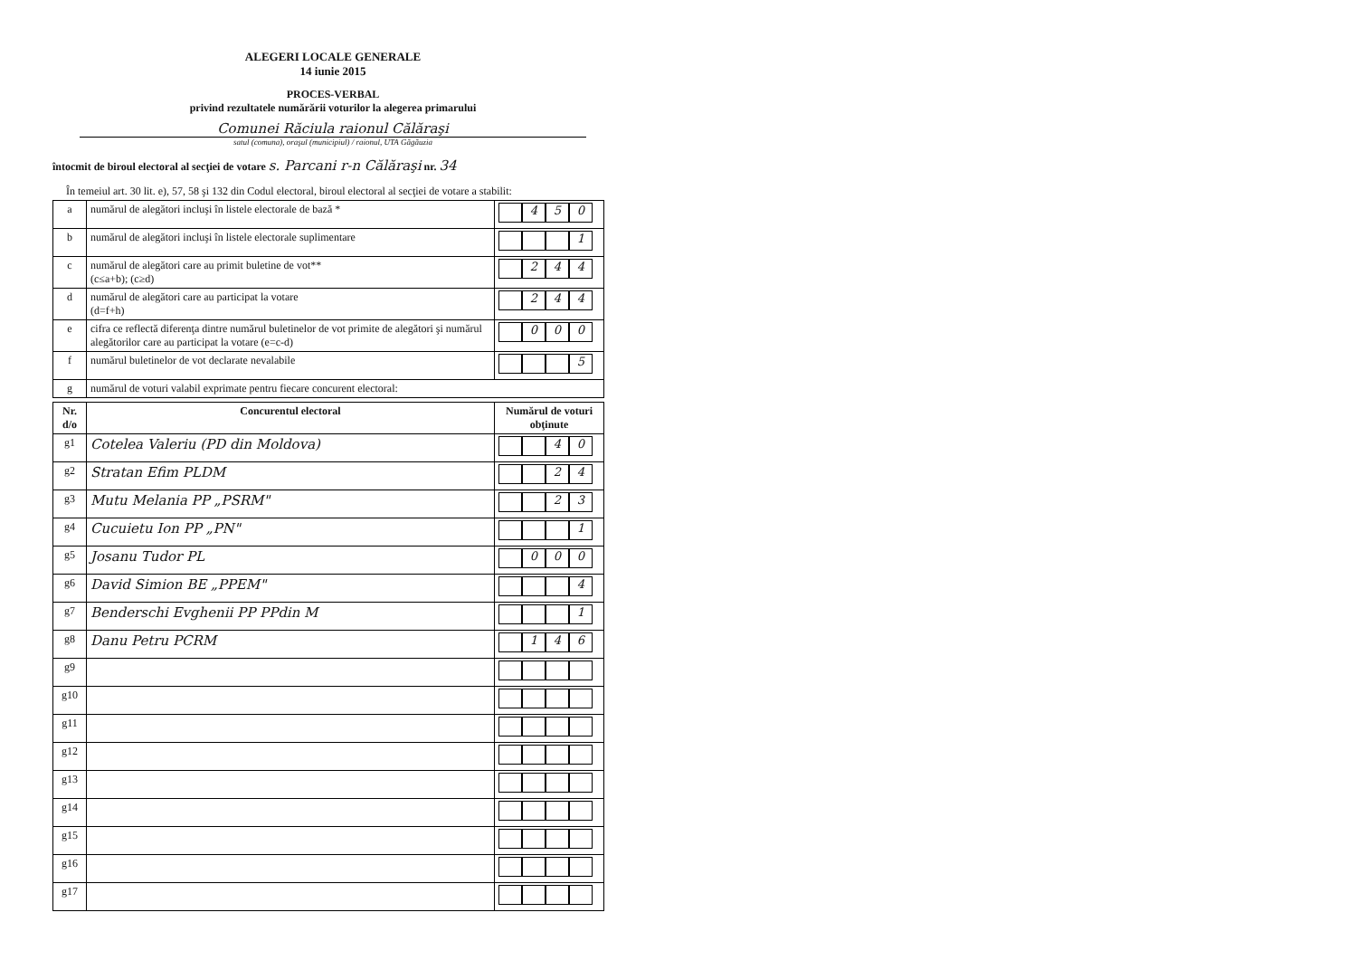ALEGERI LOCALE GENERALE
14 iunie 2015
PROCES-VERBAL
privind rezultatele numărării voturilor la alegerea primarului
Comunei Răciula raionul Călăraşi
satul (comuna), oraşul (municipiul) / raionul, UTA Găgăuzia
întocmit de biroul electoral al secţiei de votare s. Parcani r-n Călăraşi nr. 34
În temeiul art. 30 lit. e), 57, 58 şi 132 din Codul electoral, biroul electoral al secţiei de votare a stabilit:
| a | numărul de alegători incluşi în listele electorale de bază * | 4 5 0 |
| b | numărul de alegători incluşi în listele electorale suplimentare | 1 |
| c | numărul de alegători care au primit buletine de vot** (c≤a+b); (c≥d) | 2 4 4 |
| d | numărul de alegători care au participat la votare (d=f+h) | 2 4 4 |
| e | cifra ce reflectă diferenţa dintre numărul buletinelor de vot primite de alegători şi numărul alegătorilor care au participat la votare (e=c-d) | 0 0 0 |
| f | numărul buletinelor de vot declarate nevalabile | 5 |
| g | numărul de voturi valabil exprimate pentru fiecare concurent electoral: | |
| Nr. d/o | Concurentul electoral | Numărul de voturi obţinute |
| --- | --- | --- |
| g1 | Cotelea Valeriu (PD din Moldova) | 4 0 |
| g2 | Stratan Efim PLDM | 2 4 |
| g3 | Mutu Melania PP „PSRM" | 2 3 |
| g4 | Cucuietu Ion PP „PN" | 1 |
| g5 | Josanu Tudor PL | 0 0 0 |
| g6 | David Simion BE „PPEM" | 4 |
| g7 | Benderschi Evghenii PP PPdin M | 1 |
| g8 | Danu Petru PCRM | 1 4 6 |
| g9 | | |
| g10 | | |
| g11 | | |
| g12 | | |
| g13 | | |
| g14 | | |
| g15 | | |
| g16 | | |
| g17 | | |